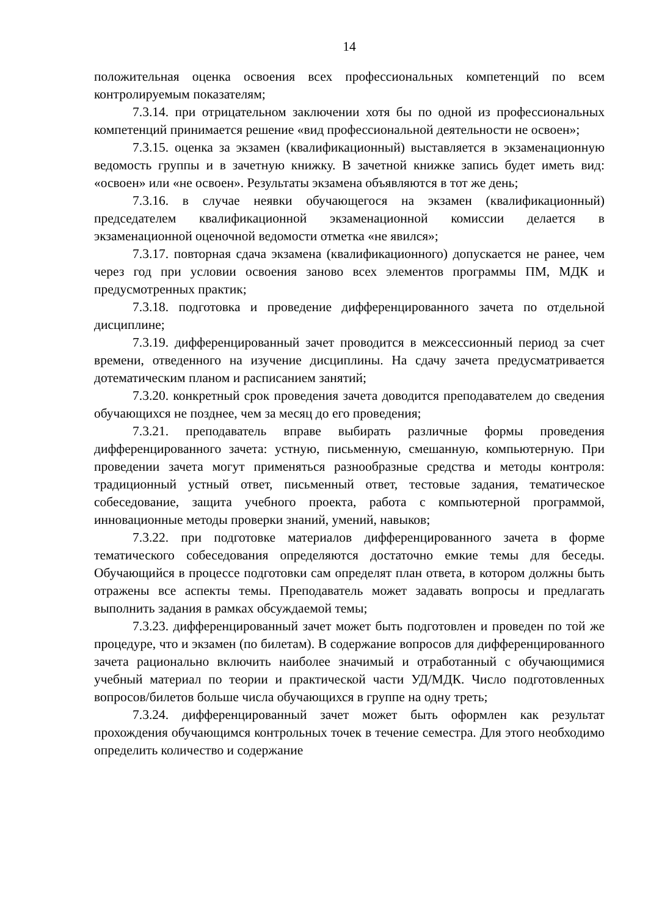14
положительная оценка освоения всех профессиональных компетенций по всем контролируемым показателям;
7.3.14. при отрицательном заключении хотя бы по одной из профессиональных компетенций принимается решение «вид профессиональной деятельности не освоен»;
7.3.15. оценка за экзамен (квалификационный) выставляется в экзаменационную ведомость группы и в зачетную книжку. В зачетной книжке запись будет иметь вид: «освоен» или «не освоен». Результаты экзамена объявляются в тот же день;
7.3.16. в случае неявки обучающегося на экзамен (квалификационный) председателем квалификационной экзаменационной комиссии делается в экзаменационной оценочной ведомости отметка «не явился»;
7.3.17. повторная сдача экзамена (квалификационного) допускается не ранее, чем через год при условии освоения заново всех элементов программы ПМ, МДК и предусмотренных практик;
7.3.18. подготовка и проведение дифференцированного зачета по отдельной дисциплине;
7.3.19. дифференцированный зачет проводится в межсессионный период за счет времени, отведенного на изучение дисциплины. На сдачу зачета предусматривается дотематическим планом и расписанием занятий;
7.3.20. конкретный срок проведения зачета доводится преподавателем до сведения обучающихся не позднее, чем за месяц до его проведения;
7.3.21. преподаватель вправе выбирать различные формы проведения дифференцированного зачета: устную, письменную, смешанную, компьютерную. При проведении зачета могут применяться разнообразные средства и методы контроля: традиционный устный ответ, письменный ответ, тестовые задания, тематическое собеседование, защита учебного проекта, работа с компьютерной программой, инновационные методы проверки знаний, умений, навыков;
7.3.22. при подготовке материалов дифференцированного зачета в форме тематического собеседования определяются достаточно емкие темы для беседы. Обучающийся в процессе подготовки сам определят план ответа, в котором должны быть отражены все аспекты темы. Преподаватель может задавать вопросы и предлагать выполнить задания в рамках обсуждаемой темы;
7.3.23. дифференцированный зачет может быть подготовлен и проведен по той же процедуре, что и экзамен (по билетам). В содержание вопросов для дифференцированного зачета рационально включить наиболее значимый и отработанный с обучающимися учебный материал по теории и практической части УД/МДК. Число подготовленных вопросов/билетов больше числа обучающихся в группе на одну треть;
7.3.24. дифференцированный зачет может быть оформлен как результат прохождения обучающимся контрольных точек в течение семестра. Для этого необходимо определить количество и содержание